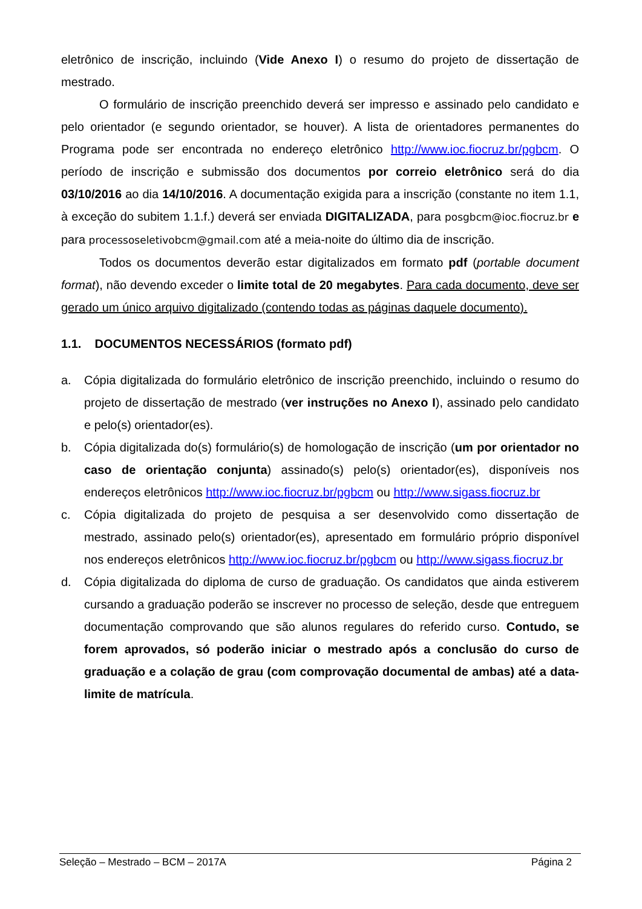eletrônico de inscrição, incluindo (Vide Anexo I) o resumo do projeto de dissertação de mestrado.
O formulário de inscrição preenchido deverá ser impresso e assinado pelo candidato e pelo orientador (e segundo orientador, se houver). A lista de orientadores permanentes do Programa pode ser encontrada no endereço eletrônico http://www.ioc.fiocruz.br/pgbcm. O período de inscrição e submissão dos documentos por correio eletrônico será do dia 03/10/2016 ao dia 14/10/2016. A documentação exigida para a inscrição (constante no item 1.1, à exceção do subitem 1.1.f.) deverá ser enviada DIGITALIZADA, para posgbcm@ioc.fiocruz.br e para processoseletivobcm@gmail.com até a meia-noite do último dia de inscrição.
Todos os documentos deverão estar digitalizados em formato pdf (portable document format), não devendo exceder o limite total de 20 megabytes. Para cada documento, deve ser gerado um único arquivo digitalizado (contendo todas as páginas daquele documento).
1.1. DOCUMENTOS NECESSÁRIOS (formato pdf)
a. Cópia digitalizada do formulário eletrônico de inscrição preenchido, incluindo o resumo do projeto de dissertação de mestrado (ver instruções no Anexo I), assinado pelo candidato e pelo(s) orientador(es).
b. Cópia digitalizada do(s) formulário(s) de homologação de inscrição (um por orientador no caso de orientação conjunta) assinado(s) pelo(s) orientador(es), disponíveis nos endereços eletrônicos http://www.ioc.fiocruz.br/pgbcm ou http://www.sigass.fiocruz.br
c. Cópia digitalizada do projeto de pesquisa a ser desenvolvido como dissertação de mestrado, assinado pelo(s) orientador(es), apresentado em formulário próprio disponível nos endereços eletrônicos http://www.ioc.fiocruz.br/pgbcm ou http://www.sigass.fiocruz.br
d. Cópia digitalizada do diploma de curso de graduação. Os candidatos que ainda estiverem cursando a graduação poderão se inscrever no processo de seleção, desde que entreguem documentação comprovando que são alunos regulares do referido curso. Contudo, se forem aprovados, só poderão iniciar o mestrado após a conclusão do curso de graduação e a colação de grau (com comprovação documental de ambas) até a data-limite de matrícula.
Seleção – Mestrado – BCM – 2017A Página 2